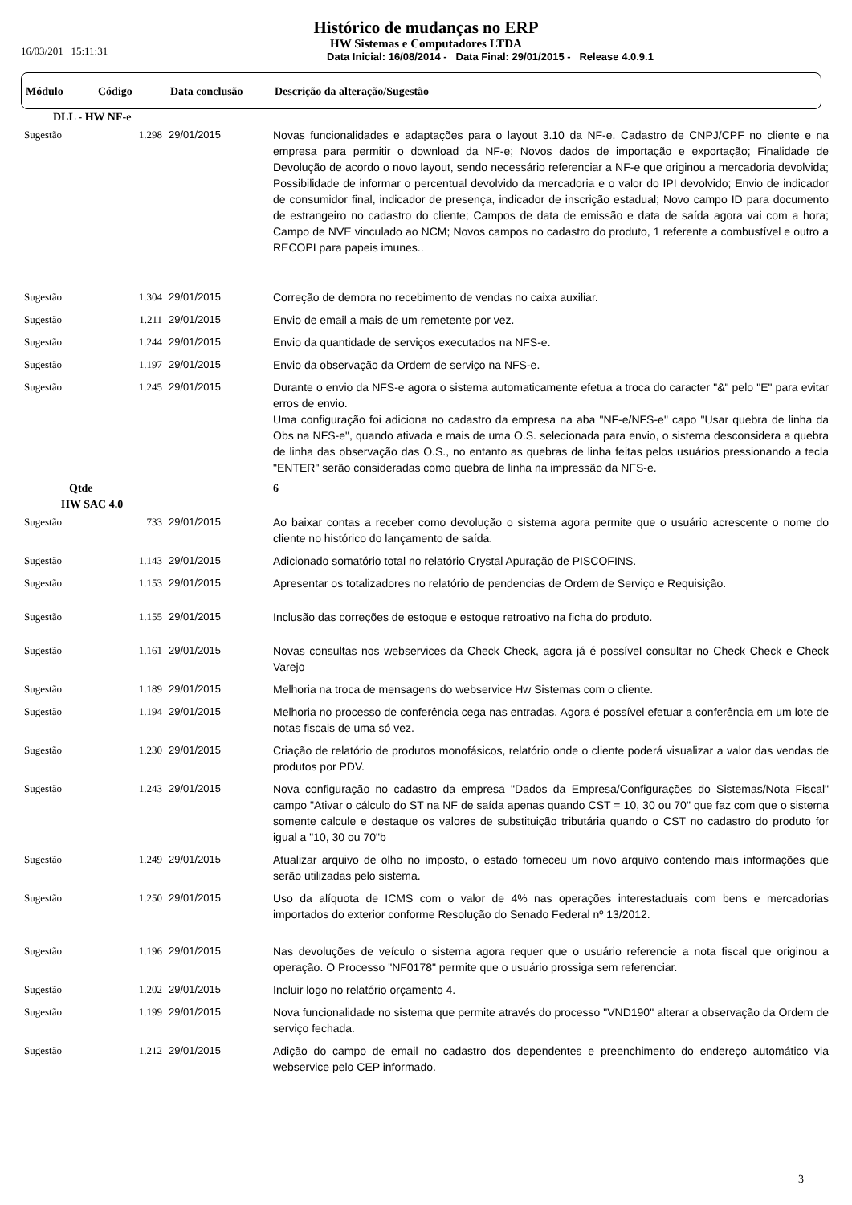Histórico de mudanças no ERP
HW Sistemas e Computadores LTDA
Data Inicial: 16/08/2014 - Data Final: 29/01/2015 - Release 4.0.9.1
16/03/201 15:11:31
| Módulo | Código | Data conclusão | Descrição da alteração/Sugestão |
| --- | --- | --- | --- |
| DLL - HW NF-e | | | |
| Sugestão | 1.298 | 29/01/2015 | Novas funcionalidades e adaptações para o layout 3.10 da NF-e. Cadastro de CNPJ/CPF no cliente e na empresa para permitir o download da NF-e; Novos dados de importação e exportação; Finalidade de Devolução de acordo o novo layout, sendo necessário referenciar a NF-e que originou a mercadoria devolvida; Possibilidade de informar o percentual devolvido da mercadoria e o valor do IPI devolvido; Envio de indicador de consumidor final, indicador de presença, indicador de inscrição estadual; Novo campo ID para documento de estrangeiro no cadastro do cliente; Campos de data de emissão e data de saída agora vai com a hora; Campo de NVE vinculado ao NCM; Novos campos no cadastro do produto, 1 referente a combustível e outro a RECOPI para papeis imunes.. |
| Sugestão | 1.304 | 29/01/2015 | Correção de demora no recebimento de vendas no caixa auxiliar. |
| Sugestão | 1.211 | 29/01/2015 | Envio de email a mais de um remetente por vez. |
| Sugestão | 1.244 | 29/01/2015 | Envio da quantidade de serviços executados na NFS-e. |
| Sugestão | 1.197 | 29/01/2015 | Envio da observação da Ordem de serviço na NFS-e. |
| Sugestão | 1.245 | 29/01/2015 | Durante o envio da NFS-e agora o sistema automaticamente efetua a troca do caracter "&" pelo "E" para evitar erros de envio. Uma configuração foi adiciona no cadastro da empresa na aba "NF-e/NFS-e" capo "Usar quebra de linha da Obs na NFS-e", quando ativada e mais de uma O.S. selecionada para envio, o sistema desconsidera a quebra de linha das observação das O.S., no entanto as quebras de linha feitas pelos usuários pressionando a tecla "ENTER" serão consideradas como quebra de linha na impressão da NFS-e. |
| Qtde | | | 6 |
| HW SAC 4.0 | | | |
| Sugestão | 733 | 29/01/2015 | Ao baixar contas a receber como devolução o sistema agora permite que o usuário acrescente o nome do cliente no histórico do lançamento de saída. |
| Sugestão | 1.143 | 29/01/2015 | Adicionado somatório total no relatório Crystal Apuração de PISCOFINS. |
| Sugestão | 1.153 | 29/01/2015 | Apresentar os totalizadores no relatório de pendencias de Ordem de Serviço e Requisição. |
| Sugestão | 1.155 | 29/01/2015 | Inclusão das correções de estoque e estoque retroativo na ficha do produto. |
| Sugestão | 1.161 | 29/01/2015 | Novas consultas nos webservices da Check Check, agora já é possível consultar no Check Check e Check Varejo |
| Sugestão | 1.189 | 29/01/2015 | Melhoria na troca de mensagens do webservice Hw Sistemas com o cliente. |
| Sugestão | 1.194 | 29/01/2015 | Melhoria no processo de conferência cega nas entradas. Agora é possível efetuar a conferência em um lote de notas fiscais de uma só vez. |
| Sugestão | 1.230 | 29/01/2015 | Criação de relatório de produtos monofásicos, relatório onde o cliente poderá visualizar a valor das vendas de produtos por PDV. |
| Sugestão | 1.243 | 29/01/2015 | Nova configuração no cadastro da empresa "Dados da Empresa/Configurações do Sistemas/Nota Fiscal" campo "Ativar o cálculo do ST na NF de saída apenas quando CST = 10, 30 ou 70" que faz com que o sistema somente calcule e destaque os valores de substituição tributária quando o CST no cadastro do produto for igual a "10, 30 ou 70"b |
| Sugestão | 1.249 | 29/01/2015 | Atualizar arquivo de olho no imposto, o estado forneceu um novo arquivo contendo mais informações que serão utilizadas pelo sistema. |
| Sugestão | 1.250 | 29/01/2015 | Uso da alíquota de ICMS com o valor de 4% nas operações interestaduais com bens e mercadorias importados do exterior conforme Resolução do Senado Federal nº 13/2012. |
| Sugestão | 1.196 | 29/01/2015 | Nas devoluções de veículo o sistema agora requer que o usuário referencie a nota fiscal que originou a operação. O Processo "NF0178" permite que o usuário prossiga sem referenciar. |
| Sugestão | 1.202 | 29/01/2015 | Incluir logo no relatório orçamento 4. |
| Sugestão | 1.199 | 29/01/2015 | Nova funcionalidade no sistema que permite através do processo "VND190" alterar a observação da Ordem de serviço fechada. |
| Sugestão | 1.212 | 29/01/2015 | Adição do campo de email no cadastro dos dependentes e preenchimento do endereço automático via webservice pelo CEP informado. |
3